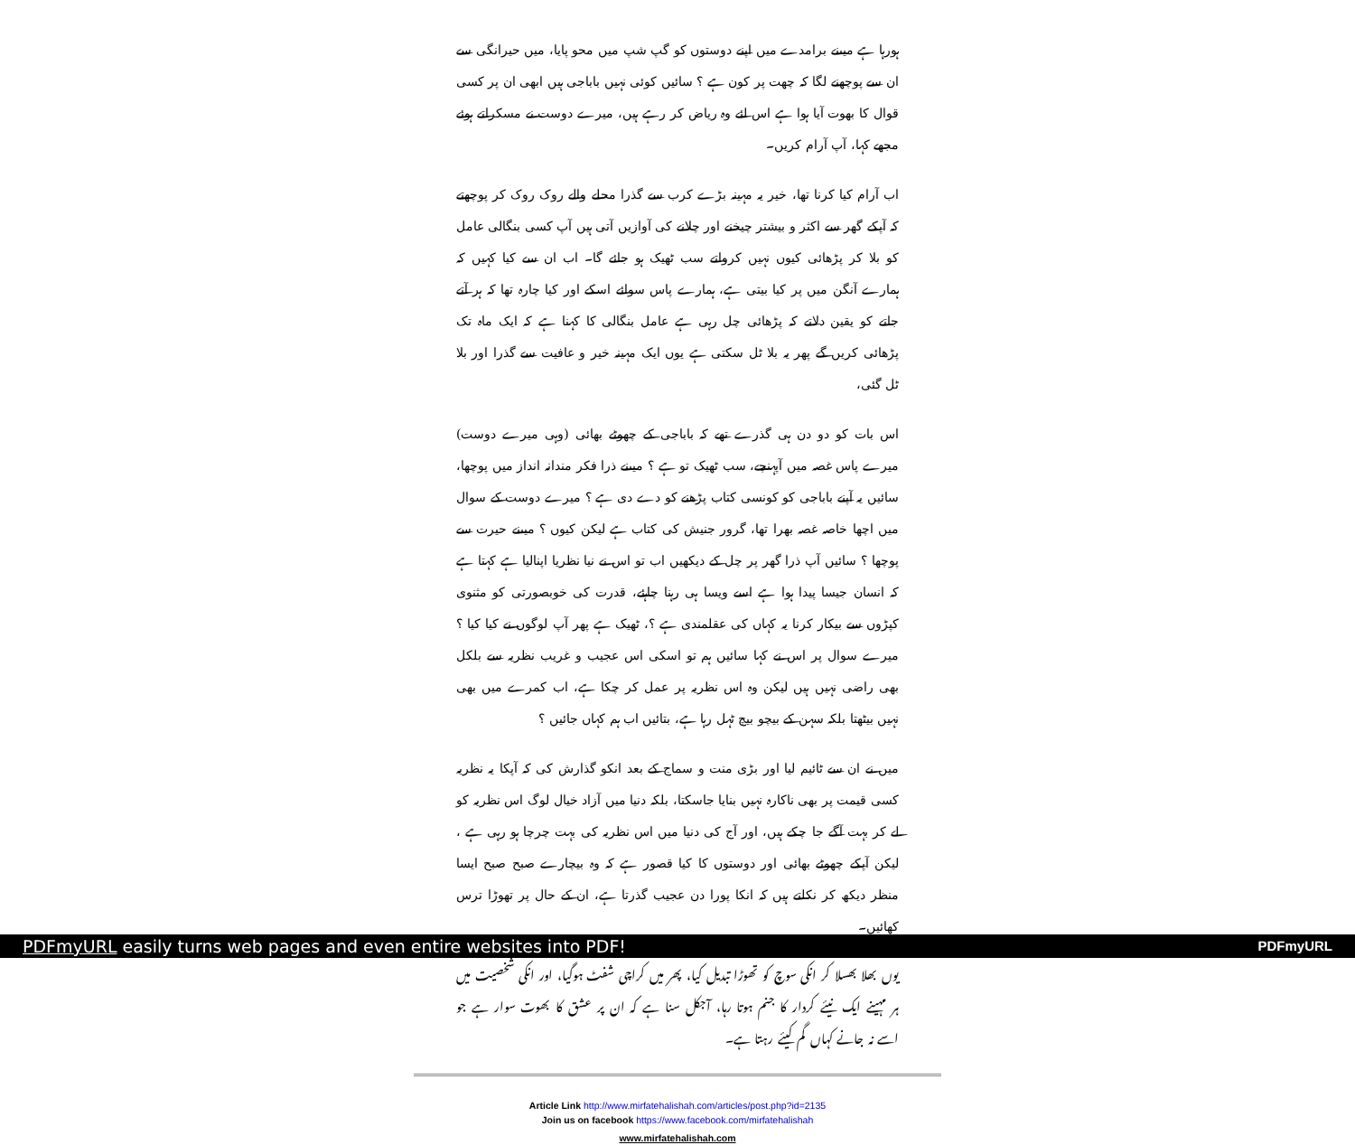ہورہا ہے میںنے برامدے میں اپنے دوستوں کو گپ شپ میں محو پایا، میں حیرانگی سے ان سے پوچھنے لگا کہ چھت پر کون ہے ؟ سائیں کوئی نہیں باباجی ہیں ابھی ان پر کسی قوال کا بھوت آیا ہوا ہے اس لئے وہ ریاض کر رہے ہیں، میرے دوست نے مسکراتے ہوئے مجھے کہا، آپ آرام کریں۔
اب آرام کیا کرنا تھا، خیر یہ مہینہ بڑے کرب سے گذرا محلے والے روک روک کر پوچھتے کہ آپکے گھر سے اکثر و بیشتر چیخنے اور چلانے کی آوازیں آتی ہیں آپ کسی بنگالی عامل کو بلا کر پڑھائی کیوں نہیں کرواتے سب ٹھیک ہو جائے گا۔ اب ان سے کیا کہیں کہ ہمارے آنگن میں پر کیا بیتی ہے، ہمارے پاس سوائے اسکے اور کیا چارہ تھا کہ ہر آتے جاتے کو یقین دلاتے کہ پڑھائی چل رہی ہے عامل بنگالی کا کہنا ہے کہ ایک ماہ تک پڑھائی کریں گے پھر یہ بلا ٹل سکتی ہے یوں ایک مہینہ خیر و عافیت سے گذرا اور بلا ٹل گئی،
اس بات کو دو دن ہی گذرے تھے کہ باباجی کے چھوٹے بھائی (وہی میرے دوست) میرے پاس غصہ میں آپہنچے، سب ٹھیک تو ہے ؟ میںنے ذرا فکر مندانہ انداز میں پوچھا، سائیں یہ آپنے باباجی کو کونسی کتاب پڑھنے کو دے دی ہے ؟ میرے دوست کے سوال میں اچھا خاصہ غصہ بھرا تھا، گرور جنیش کی کتاب ہے لیکن کیوں ؟ میںنے حیرت سے پوچھا ؟ سائیں آپ ذرا گھر پر چل کے دیکھیں اب تو اس نے نیا نظریا اپنالیا ہے کہتا ہے کہ انسان جیسا پیدا ہوا ہے اسے ویسا ہی رہنا چاہئے، قدرت کی خوبصورتی کو مثنوی کپڑوں سے بیکار کرنا یہ کہاں کی عقلمندی ہے ؟، ٹھیک ہے پھر آپ لوگوں نے کیا کیا ؟ میرے سوال پر اس نے کہا سائیں ہم تو اسکی اس عجیب و غریب نظریہ سے بلکل بھی راضی نہیں ہیں لیکن وہ اس نظریہ پر عمل کر چکا ہے، اب کمرے میں بھی نہیں بیٹھتا بلکہ سہن کے بیچو بیچ ٹہل رہا ہے، بتائیں اب ہم کہاں جائیں ؟
میں نے ان سے ٹائیم لیا اور بڑی منت و سماج کے بعد انکو گذارش کی کہ آپکا یہ نظریہ کسی قیمت پر بھی ناکارہ نہیں بنایا جاسکتا، بلکہ دنیا میں آزاد خیال لوگ اس نظریہ کو لے کر بہت آگے جا چکے ہیں، اور آج کی دنیا میں اس نظریہ کی بہت چرچا ہو رہی ہے ، لیکن آپکے چھوٹے بھائی اور دوستوں کا کیا قصور ہے کہ وہ بیچارے صبح صبح ایسا منظر دیکھ کر نکلتے ہیں کہ انکا پورا دن عجیب گذرتا ہے، ان کے حال پر تھوڑا ترس کھائیں۔
یوں بھلا بھسلا کر انکی سوچ کو تھوڑا تبدیل کیا، پھر میں کراچی شفٹ ہوگیا، اور انکی شخصیت میں ہر مہینے ایک نیئے کردار کا جنم ہوتا رہا، آجکل سنا ہے کہ ان پر عشق کا بھوت سوار ہے جو اسے نہ جانے کہاں گم کیئے رہتا ہے۔
Article Link http://www.mirfatehalishah.com/articles/post.php?id=2135
Join us on facebook https://www.facebook.com/mirfatehalishah
www.mirfatehalishah.com
PDFmyURL easily turns web pages and even entire websites into PDF! PDFmyURL